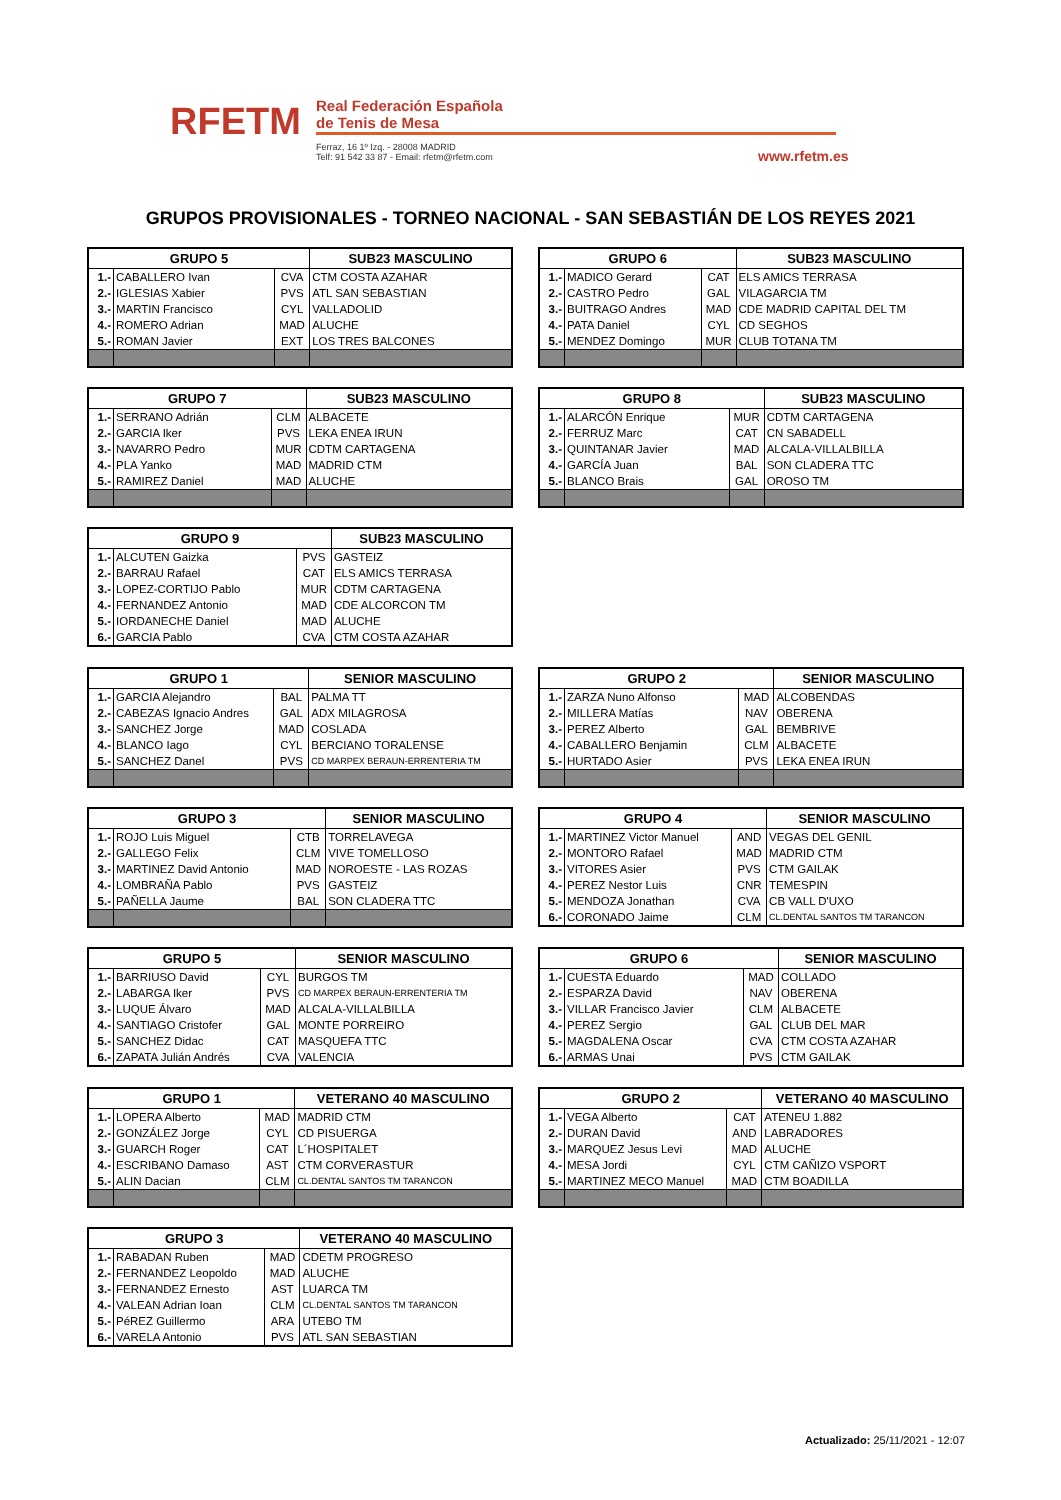RFETM
Real Federación Española
de Tenis de Mesa
Ferraz, 16 1º Izq. - 28008 MADRID
Telf: 91 542 33 87 - Email: rfetm@rfetm.com
www.rfetm.es
GRUPOS PROVISIONALES - TORNEO NACIONAL - SAN SEBASTIÁN DE LOS REYES 2021
| GRUPO 5 | | | SUB23 MASCULINO |
| --- | --- | --- | --- |
| 1.- | CABALLERO Ivan | CVA | CTM COSTA AZAHAR |
| 2.- | IGLESIAS Xabier | PVS | ATL SAN SEBASTIAN |
| 3.- | MARTIN Francisco | CYL | VALLADOLID |
| 4.- | ROMERO Adrian | MAD | ALUCHE |
| 5.- | ROMAN Javier | EXT | LOS TRES BALCONES |
| GRUPO 6 | | | SUB23 MASCULINO |
| --- | --- | --- | --- |
| 1.- | MADICO Gerard | CAT | ELS AMICS TERRASA |
| 2.- | CASTRO Pedro | GAL | VILAGARCIA TM |
| 3.- | BUITRAGO Andres | MAD | CDE MADRID CAPITAL DEL TM |
| 4.- | PATA Daniel | CYL | CD SEGHOS |
| 5.- | MENDEZ Domingo | MUR | CLUB TOTANA TM |
| GRUPO 7 | | | SUB23 MASCULINO |
| --- | --- | --- | --- |
| 1.- | SERRANO Adrián | CLM | ALBACETE |
| 2.- | GARCIA Iker | PVS | LEKA ENEA IRUN |
| 3.- | NAVARRO Pedro | MUR | CDTM CARTAGENA |
| 4.- | PLA Yanko | MAD | MADRID CTM |
| 5.- | RAMIREZ Daniel | MAD | ALUCHE |
| GRUPO 8 | | | SUB23 MASCULINO |
| --- | --- | --- | --- |
| 1.- | ALARCÓN Enrique | MUR | CDTM CARTAGENA |
| 2.- | FERRUZ Marc | CAT | CN SABADELL |
| 3.- | QUINTANAR Javier | MAD | ALCALA-VILLALBILLA |
| 4.- | GARCÍA Juan | BAL | SON CLADERA TTC |
| 5.- | BLANCO Brais | GAL | OROSO TM |
| GRUPO 9 | | | SUB23 MASCULINO |
| --- | --- | --- | --- |
| 1.- | ALCUTEN Gaizka | PVS | GASTEIZ |
| 2.- | BARRAU Rafael | CAT | ELS AMICS TERRASA |
| 3.- | LOPEZ-CORTIJO Pablo | MUR | CDTM CARTAGENA |
| 4.- | FERNANDEZ Antonio | MAD | CDE ALCORCON TM |
| 5.- | IORDANECHE Daniel | MAD | ALUCHE |
| 6.- | GARCIA Pablo | CVA | CTM COSTA AZAHAR |
| GRUPO 1 | | | SENIOR MASCULINO |
| --- | --- | --- | --- |
| 1.- | GARCIA Alejandro | BAL | PALMA TT |
| 2.- | CABEZAS Ignacio Andres | GAL | ADX MILAGROSA |
| 3.- | SANCHEZ Jorge | MAD | COSLADA |
| 4.- | BLANCO Iago | CYL | BERCIANO TORALENSE |
| 5.- | SANCHEZ Danel | PVS | CD MARPEX BERAUN-ERRENTERIA TM |
| GRUPO 2 | | | SENIOR MASCULINO |
| --- | --- | --- | --- |
| 1.- | ZARZA Nuno Alfonso | MAD | ALCOBENDAS |
| 2.- | MILLERA Matías | NAV | OBERENA |
| 3.- | PEREZ Alberto | GAL | BEMBRIVE |
| 4.- | CABALLERO Benjamin | CLM | ALBACETE |
| 5.- | HURTADO Asier | PVS | LEKA ENEA IRUN |
| GRUPO 3 | | | SENIOR MASCULINO |
| --- | --- | --- | --- |
| 1.- | ROJO Luis Miguel | CTB | TORRELAVEGA |
| 2.- | GALLEGO Felix | CLM | VIVE TOMELLOSO |
| 3.- | MARTINEZ David Antonio | MAD | NOROESTE - LAS ROZAS |
| 4.- | LOMBRAÑA Pablo | PVS | GASTEIZ |
| 5.- | PAÑELLA Jaume | BAL | SON CLADERA TTC |
| GRUPO 4 | | | SENIOR MASCULINO |
| --- | --- | --- | --- |
| 1.- | MARTINEZ Victor Manuel | AND | VEGAS DEL GENIL |
| 2.- | MONTORO Rafael | MAD | MADRID CTM |
| 3.- | VITORES Asier | PVS | CTM GAILAK |
| 4.- | PEREZ Nestor Luis | CNR | TEMESPIN |
| 5.- | MENDOZA Jonathan | CVA | CB VALL D'UXO |
| 6.- | CORONADO Jaime | CLM | CL.DENTAL SANTOS TM TARANCON |
| GRUPO 5 | | | SENIOR MASCULINO |
| --- | --- | --- | --- |
| 1.- | BARRIUSO David | CYL | BURGOS TM |
| 2.- | LABARGA Iker | PVS | CD MARPEX BERAUN-ERRENTERIA TM |
| 3.- | LUQUE Álvaro | MAD | ALCALA-VILLALBILLA |
| 4.- | SANTIAGO Cristofer | GAL | MONTE PORREIRO |
| 5.- | SANCHEZ Didac | CAT | MASQUEFA TTC |
| 6.- | ZAPATA Julián Andrés | CVA | VALENCIA |
| GRUPO 6 | | | SENIOR MASCULINO |
| --- | --- | --- | --- |
| 1.- | CUESTA Eduardo | MAD | COLLADO |
| 2.- | ESPARZA David | NAV | OBERENA |
| 3.- | VILLAR Francisco Javier | CLM | ALBACETE |
| 4.- | PEREZ Sergio | GAL | CLUB DEL MAR |
| 5.- | MAGDALENA Oscar | CVA | CTM COSTA AZAHAR |
| 6.- | ARMAS Unai | PVS | CTM GAILAK |
| GRUPO 1 | | | VETERANO 40 MASCULINO |
| --- | --- | --- | --- |
| 1.- | LOPERA Alberto | MAD | MADRID CTM |
| 2.- | GONZÁLEZ Jorge | CYL | CD PISUERGA |
| 3.- | GUARCH Roger | CAT | L´HOSPITALET |
| 4.- | ESCRIBANO Damaso | AST | CTM CORVERASTUR |
| 5.- | ALIN Dacian | CLM | CL.DENTAL SANTOS TM TARANCON |
| GRUPO 2 | | | VETERANO 40 MASCULINO |
| --- | --- | --- | --- |
| 1.- | VEGA Alberto | CAT | ATENEU 1.882 |
| 2.- | DURAN David | AND | LABRADORES |
| 3.- | MARQUEZ Jesus Levi | MAD | ALUCHE |
| 4.- | MESA Jordi | CYL | CTM CAÑIZO VSPORT |
| 5.- | MARTINEZ MECO Manuel | MAD | CTM BOADILLA |
| GRUPO 3 | | | VETERANO 40 MASCULINO |
| --- | --- | --- | --- |
| 1.- | RABADAN Ruben | MAD | CDETM PROGRESO |
| 2.- | FERNANDEZ Leopoldo | MAD | ALUCHE |
| 3.- | FERNANDEZ Ernesto | AST | LUARCA TM |
| 4.- | VALEAN Adrian Ioan | CLM | CL.DENTAL SANTOS TM TARANCON |
| 5.- | PéREZ Guillermo | ARA | UTEBO TM |
| 6.- | VARELA Antonio | PVS | ATL SAN SEBASTIAN |
Actualizado: 25/11/2021 - 12:07